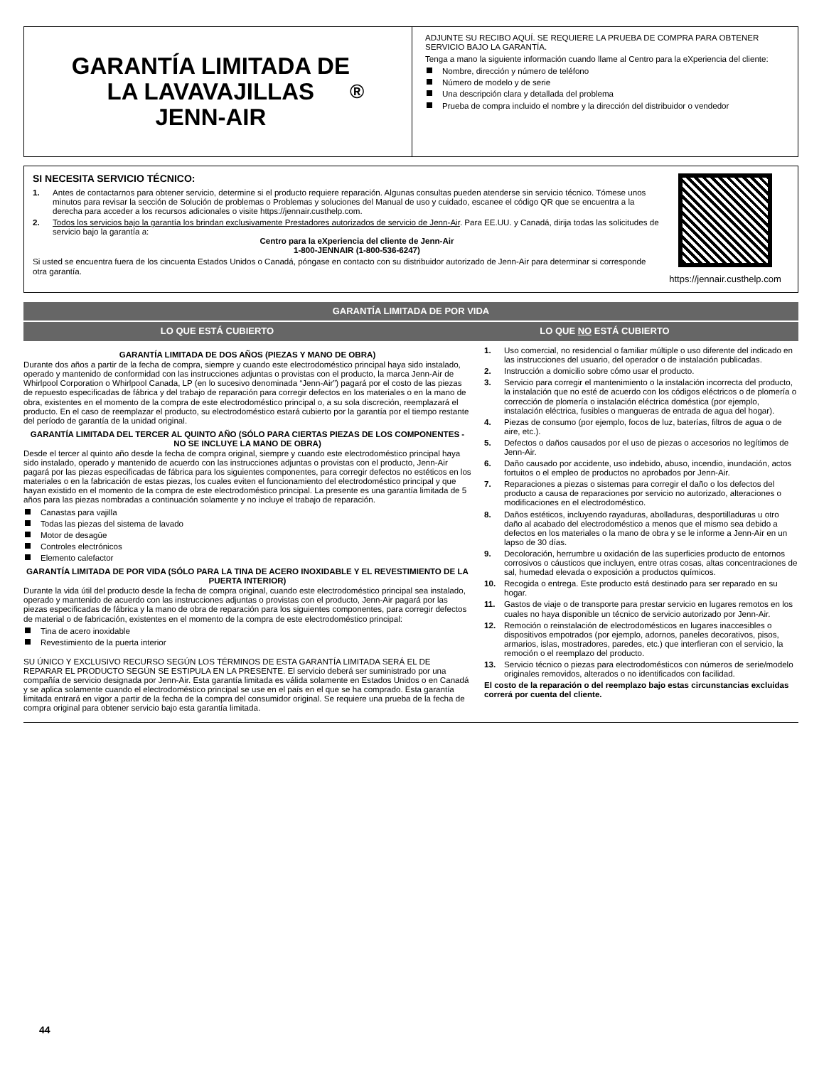GARANTÍA LIMITADA DE
LA LAVAVAJILLAS
JENN-AIR<sup>®</sup>
ADJUNTE SU RECIBO AQUÍ. SE REQUIERE LA PRUEBA DE COMPRA PARA OBTENER SERVICIO BAJO LA GARANTÍA.
Tenga a mano la siguiente información cuando llame al Centro para la eXperiencia del cliente:
Nombre, dirección y número de teléfono
Número de modelo y de serie
Una descripción clara y detallada del problema
Prueba de compra incluido el nombre y la dirección del distribuidor o vendedor
SI NECESITA SERVICIO TÉCNICO:
1. Antes de contactarnos para obtener servicio, determine si el producto requiere reparación. Algunas consultas pueden atenderse sin servicio técnico. Tómese unos minutos para revisar la sección de Solución de problemas o Problemas y soluciones del Manual de uso y cuidado, escanee el código QR que se encuentra a la derecha para acceder a los recursos adicionales o visite https://jennair.custhelp.com.
2. Todos los servicios bajo la garantía los brindan exclusivamente Prestadores autorizados de servicio de Jenn-Air. Para EE.UU. y Canadá, dirija todas las solicitudes de servicio bajo la garantía a:
Centro para la eXperiencia del cliente de Jenn-Air
1-800-JENNAIR (1-800-536-6247)
Si usted se encuentra fuera de los cincuenta Estados Unidos o Canadá, póngase en contacto con su distribuidor autorizado de Jenn-Air para determinar si corresponde otra garantía.
https://jennair.custhelp.com
GARANTÍA LIMITADA DE POR VIDA
LO QUE ESTÁ CUBIERTO LO QUE NO ESTÁ CUBIERTO
GARANTÍA LIMITADA DE DOS AÑOS (PIEZAS Y MANO DE OBRA)
Durante dos años a partir de la fecha de compra, siempre y cuando este electrodoméstico principal haya sido instalado, operado y mantenido de conformidad con las instrucciones adjuntas o provistas con el producto, la marca Jenn-Air de Whirlpool Corporation o Whirlpool Canada, LP (en lo sucesivo denominada “Jenn-Air”) pagará por el costo de las piezas de repuesto especificadas de fábrica y del trabajo de reparación para corregir defectos en los materiales o en la mano de obra, existentes en el momento de la compra de este electrodoméstico principal o, a su sola discreción, reemplazará el producto. En el caso de reemplazar el producto, su electrodoméstico estará cubierto por la garantía por el tiempo restante del período de garantía de la unidad original.
GARANTÍA LIMITADA DEL TERCER AL QUINTO AÑO (SÓLO PARA CIERTAS PIEZAS DE LOS COMPONENTES - NO SE INCLUYE LA MANO DE OBRA)
Desde el tercer al quinto año desde la fecha de compra original, siempre y cuando este electrodoméstico principal haya sido instalado, operado y mantenido de acuerdo con las instrucciones adjuntas o provistas con el producto, Jenn-Air pagará por las piezas especificadas de fábrica para los siguientes componentes, para corregir defectos no estéticos en los materiales o en la fabricación de estas piezas, los cuales eviten el funcionamiento del electrodoméstico principal y que hayan existido en el momento de la compra de este electrodoméstico principal. La presente es una garantía limitada de 5 años para las piezas nombradas a continuación solamente y no incluye el trabajo de reparación.
Canastas para vajilla
Todas las piezas del sistema de lavado
Motor de desagüe
Controles electrónicos
Elemento calefactor
GARANTÍA LIMITADA DE POR VIDA (SÓLO PARA LA TINA DE ACERO INOXIDABLE Y EL REVESTIMIENTO DE LA PUERTA INTERIOR)
Durante la vida útil del producto desde la fecha de compra original, cuando este electrodoméstico principal sea instalado, operado y mantenido de acuerdo con las instrucciones adjuntas o provistas con el producto, Jenn-Air pagará por las piezas especificadas de fábrica y la mano de obra de reparación para los siguientes componentes, para corregir defectos de material o de fabricación, existentes en el momento de la compra de este electrodoméstico principal:
Tina de acero inoxidable
Revestimiento de la puerta interior
SU ÚNICO Y EXCLUSIVO RECURSO SEGÚN LOS TÉRMINOS DE ESTA GARANTÍA LIMITADA SERÁ EL DE REPARAR EL PRODUCTO SEGÚN SE ESTIPULA EN LA PRESENTE. El servicio deberá ser suministrado por una compañía de servicio designada por Jenn-Air. Esta garantía limitada es válida solamente en Estados Unidos o en Canadá y se aplica solamente cuando el electrodoméstico principal se use en el país en el que se ha comprado. Esta garantía limitada entrará en vigor a partir de la fecha de la compra del consumidor original. Se requiere una prueba de la fecha de compra original para obtener servicio bajo esta garantía limitada.
1. Uso comercial, no residencial o familiar múltiple o uso diferente del indicado en las instrucciones del usuario, del operador o de instalación publicadas.
2. Instrucción a domicilio sobre cómo usar el producto.
3. Servicio para corregir el mantenimiento o la instalación incorrecta del producto, la instalación que no esté de acuerdo con los códigos eléctricos o de plomería o corrección de plomería o instalación eléctrica doméstica (por ejemplo, instalación eléctrica, fusibles o mangueras de entrada de agua del hogar).
4. Piezas de consumo (por ejemplo, focos de luz, baterías, filtros de agua o de aire, etc.).
5. Defectos o daños causados por el uso de piezas o accesorios no legítimos de Jenn-Air.
6. Daño causado por accidente, uso indebido, abuso, incendio, inundación, actos fortuitos o el empleo de productos no aprobados por Jenn-Air.
7. Reparaciones a piezas o sistemas para corregir el daño o los defectos del producto a causa de reparaciones por servicio no autorizado, alteraciones o modificaciones en el electrodoméstico.
8. Daños estéticos, incluyendo rayaduras, abolladuras, desportilladuras u otro daño al acabado del electrodoméstico a menos que el mismo sea debido a defectos en los materiales o la mano de obra y se le informe a Jenn-Air en un lapso de 30 días.
9. Decoloración, herrumbre u oxidación de las superficies producto de entornos corrosivos o cáusticos que incluyen, entre otras cosas, altas concentraciones de sal, humedad elevada o exposición a productos químicos.
10. Recogida o entrega. Este producto está destinado para ser reparado en su hogar.
11. Gastos de viaje o de transporte para prestar servicio en lugares remotos en los cuales no haya disponible un técnico de servicio autorizado por Jenn-Air.
12. Remoción o reinstalación de electrodomésticos en lugares inaccesibles o dispositivos empotrados (por ejemplo, adornos, paneles decorativos, pisos, armarios, islas, mostradores, paredes, etc.) que interfieran con el servicio, la remoción o el reemplazo del producto.
13. Servicio técnico o piezas para electrodomésticos con números de serie/modelo originales removidos, alterados o no identificados con facilidad.
El costo de la reparación o del reemplazo bajo estas circunstancias excluidas correrá por cuenta del cliente.
44